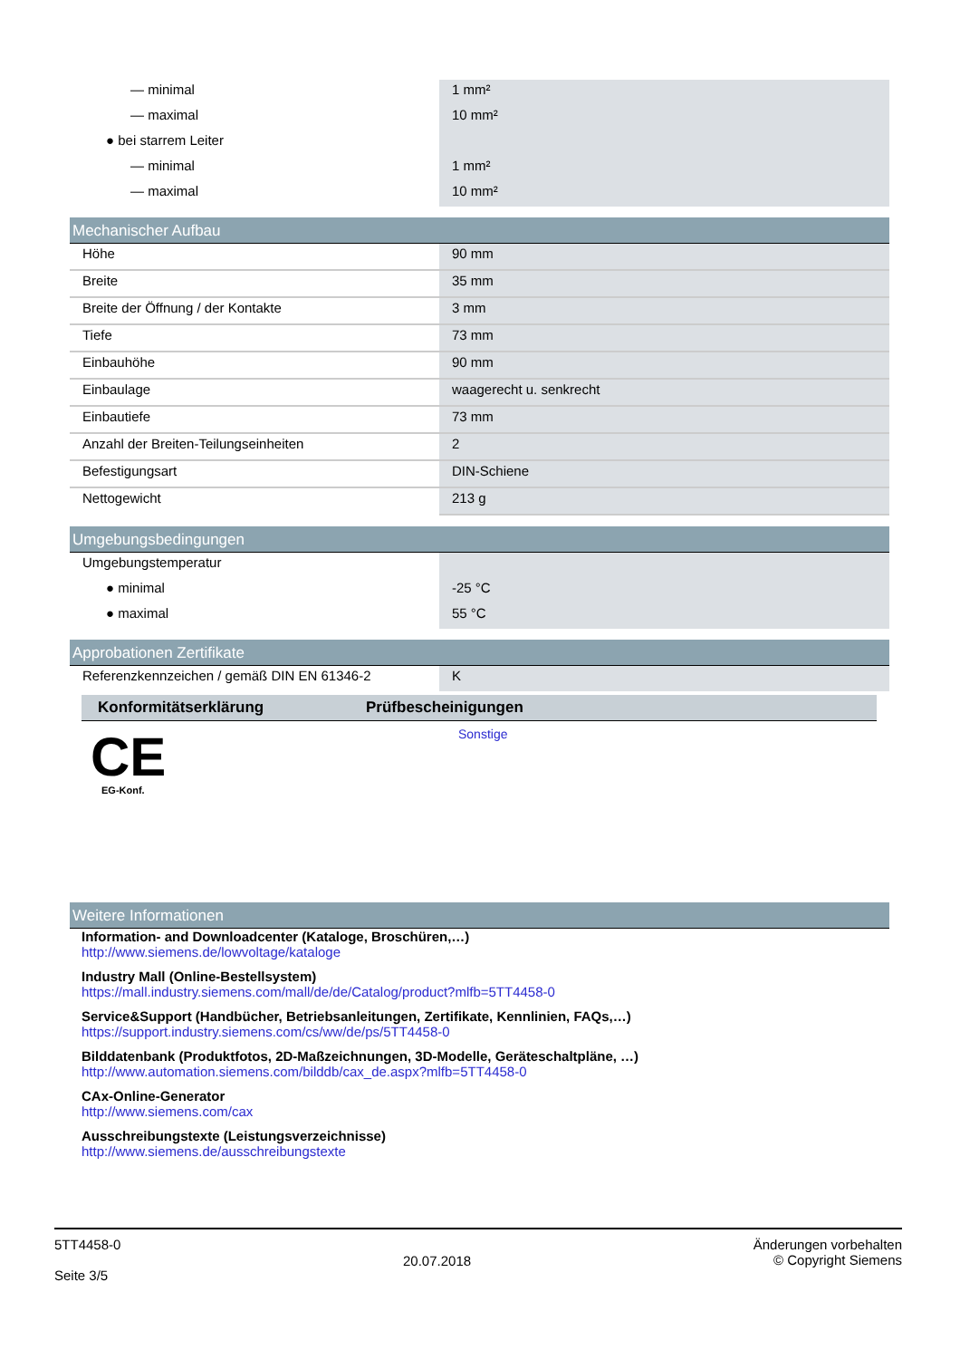| — minimal | 1 mm² |
| — maximal | 10 mm² |
| ● bei starrem Leiter | |
| — minimal | 1 mm² |
| — maximal | 10 mm² |
Mechanischer Aufbau
| Höhe | 90 mm |
| Breite | 35 mm |
| Breite der Öffnung / der Kontakte | 3 mm |
| Tiefe | 73 mm |
| Einbauhöhe | 90 mm |
| Einbaulage | waagerecht u. senkrecht |
| Einbautiefe | 73 mm |
| Anzahl der Breiten-Teilungseinheiten | 2 |
| Befestigungsart | DIN-Schiene |
| Nettogewicht | 213 g |
Umgebungsbedingungen
| Umgebungstemperatur | |
| ● minimal | -25 °C |
| ● maximal | 55 °C |
Approbationen Zertifikate
| Referenzkennzeichen / gemäß DIN EN 61346-2 | K |
| Konformitätserklärung | Prüfbescheinigungen |
| --- | --- |
| CE EG-Konf. | Sonstige |
Weitere Informationen
Information- and Downloadcenter (Kataloge, Broschüren,…)
http://www.siemens.de/lowvoltage/kataloge
Industry Mall (Online-Bestellsystem)
https://mall.industry.siemens.com/mall/de/de/Catalog/product?mlfb=5TT4458-0
Service&Support (Handbücher, Betriebsanleitungen, Zertifikate, Kennlinien, FAQs,…)
https://support.industry.siemens.com/cs/ww/de/ps/5TT4458-0
Bilddatenbank (Produktfotos, 2D-Maßzeichnungen, 3D-Modelle, Geräteschaltpläne, …)
http://www.automation.siemens.com/bilddb/cax_de.aspx?mlfb=5TT4458-0
CAx-Online-Generator
http://www.siemens.com/cax
Ausschreibungstexte (Leistungsverzeichnisse)
http://www.siemens.de/ausschreibungstexte
5TT4458-0
Seite 3/5
20.07.2018
Änderungen vorbehalten
© Copyright Siemens